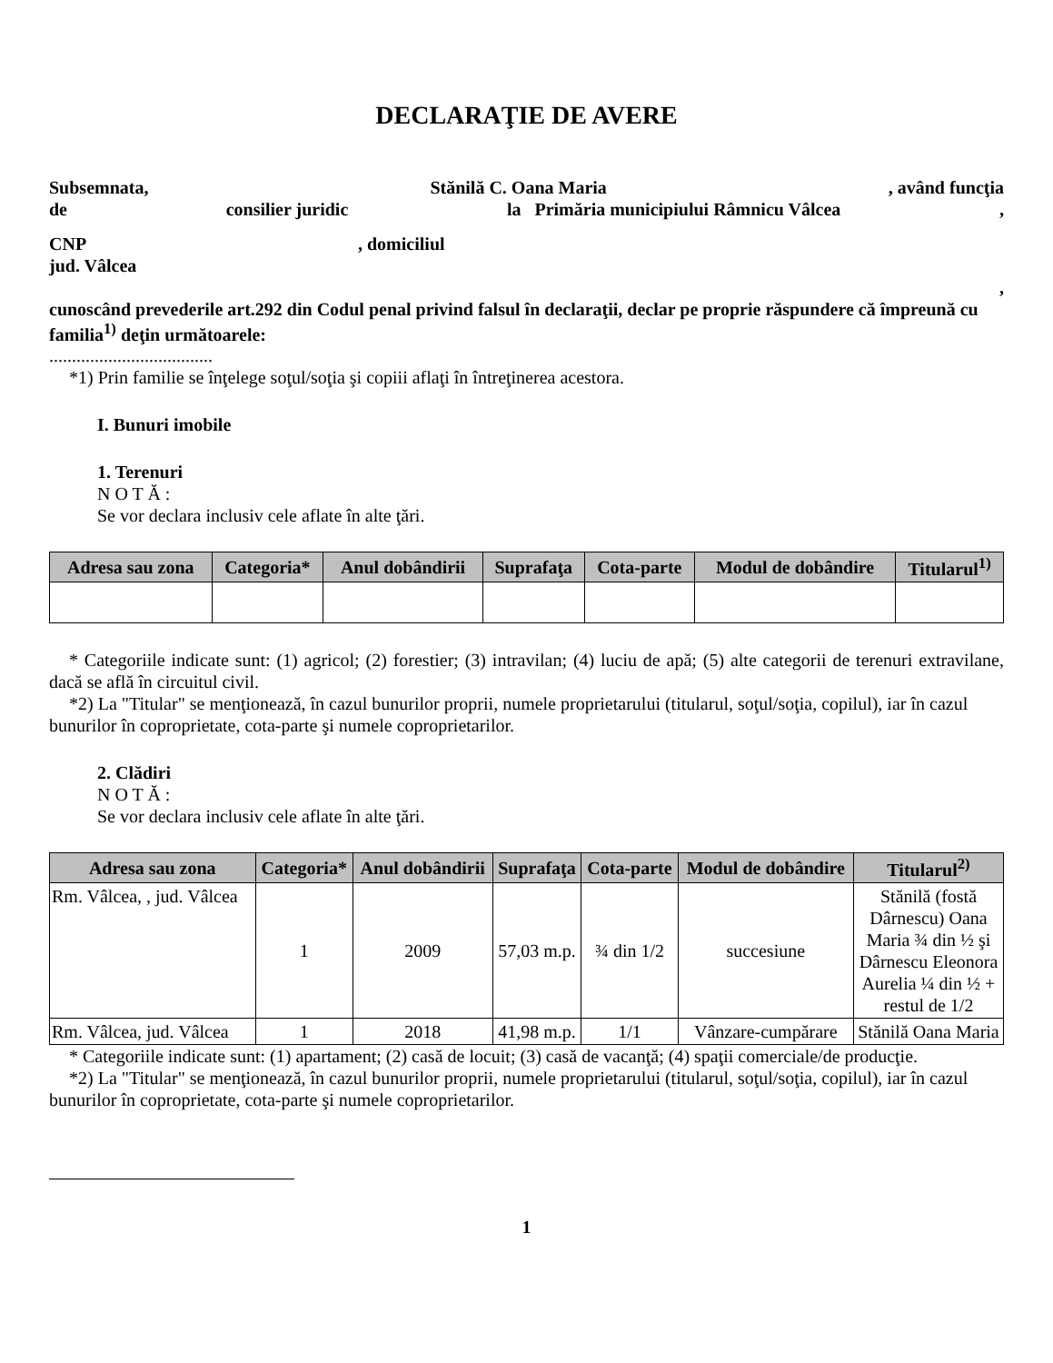DECLARAŢIE DE AVERE
Subsemnata, Stănilă C. Oana Maria, având funcţia
de consilier juridic la Primăria municipiului Râmnicu Vâlcea,
CNP, domiciliul
jud. Vâlcea
,
cunoscând prevederile art.292 din Codul penal privind falsul în declaraţii, declar pe proprie răspundere că împreună cu familia<sup>1)</sup> deţin următoarele:
....................................
*1) Prin familie se înţelege soţul/soţia şi copiii aflaţi în întreţinerea acestora.
I. Bunuri imobile
1. Terenuri
N O T Ă :
Se vor declara inclusiv cele aflate în alte ţări.
| Adresa sau zona | Categoria* | Anul dobândirii | Suprafaţa | Cota-parte | Modul de dobândire | Titularul<sup>1)</sup> |
| --- | --- | --- | --- | --- | --- | --- |
* Categoriile indicate sunt: (1) agricol; (2) forestier; (3) intravilan; (4) luciu de apă; (5) alte categorii de terenuri extravilane, dacă se află în circuitul civil.
*2) La "Titular" se menţionează, în cazul bunurilor proprii, numele proprietarului (titularul, soţul/soţia, copilul), iar în cazul bunurilor în coproprietate, cota-parte şi numele coproprietarilor.
2. Clădiri
N O T Ă :
Se vor declara inclusiv cele aflate în alte ţări.
| Adresa sau zona | Categoria* | Anul dobândirii | Suprafaţa | Cota-parte | Modul de dobândire | Titularul<sup>2)</sup> |
| --- | --- | --- | --- | --- | --- | --- |
| Rm. Vâlcea, , jud. Vâlcea | 1 | 2009 | 57,03 m.p. | ¾ din 1/2 | succesiune | Stănilă (fostă Dârnescu) Oana Maria ¾ din ½ şi Dârnescu Eleonora Aurelia ¼ din ½ + restul de 1/2 |
| Rm. Vâlcea, jud. Vâlcea | 1 | 2018 | 41,98 m.p. | 1/1 | Vânzare-cumpărare | Stănilă Oana Maria |
* Categoriile indicate sunt: (1) apartament; (2) casă de locuit; (3) casă de vacanţă; (4) spaţii comerciale/de producţie.
*2) La "Titular" se menţionează, în cazul bunurilor proprii, numele proprietarului (titularul, soţul/soţia, copilul), iar în cazul bunurilor în coproprietate, cota-parte şi numele coproprietarilor.
1